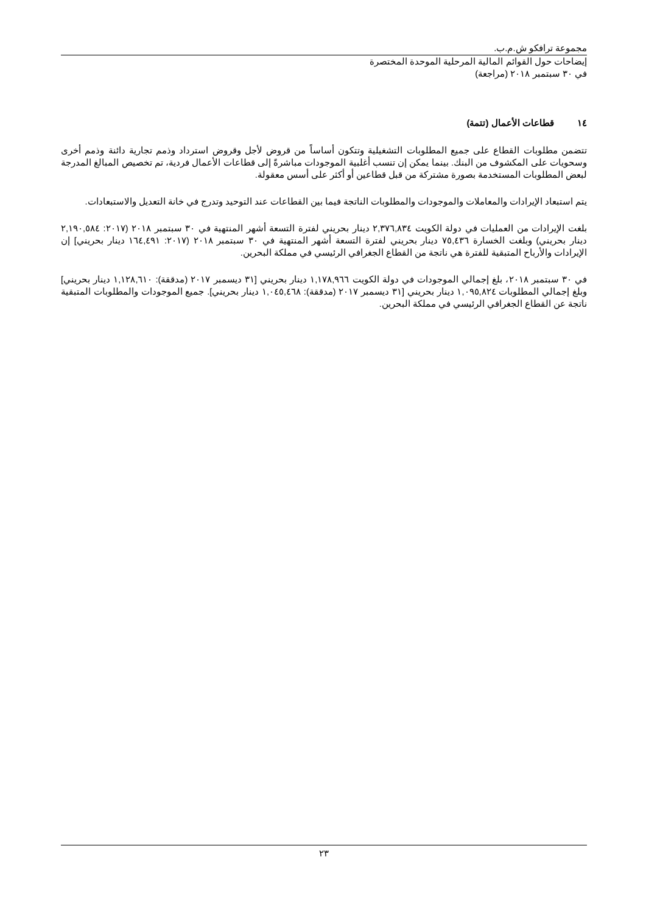مجموعة ترافكو ش.م.ب.
إيضاحات حول القوائم المالية المرحلية الموحدة المختصرة
في ٣٠ سبتمبر ٢٠١٨ (مراجعة)
١٤ قطاعات الأعمال (تتمة)
تتضمن مطلوبات القطاع على جميع المطلوبات التشغيلية وتتكون أساساً من قروض لأجل وقروض استرداد وذمم تجارية دائنة وذمم أخرى وسحويات على المكشوف من البنك. بينما يمكن إن تنسب أغلبية الموجودات مباشرةً إلى قطاعات الأعمال فردية، تم تخصيص المبالغ المدرجة لبعض المطلوبات المستخدمة بصورة مشتركة من قبل قطاعين أو أكثر على أسس معقولة.
يتم استبعاد الإيرادات والمعاملات والموجودات والمطلوبات الناتجة فيما بين القطاعات عند التوحيد وتدرج في خانة التعديل والاستبعادات.
بلغت الإيرادات من العمليات في دولة الكويت ٢,٣٧٦,٨٣٤ دينار بحريني لفترة التسعة أشهر المنتهية في ٣٠ سبتمبر ٢٠١٨ (٢٠١٧: ٢,١٩٠,٥٨٤ دينار بحريني) وبلغت الخسارة ٧٥,٤٣٦ دينار بحريني لفترة التسعة أشهر المنتهية في ٣٠ سبتمبر ٢٠١٨ (٢٠١٧: ١٦٤,٤٩١ دينار بحريني] إن الإيرادات والأرباح المتبقية للفترة هي ناتجة من القطاع الجغرافي الرئيسي في مملكة البحرين.
في ٣٠ سبتمبر ٢٠١٨، بلغ إجمالي الموجودات في دولة الكويت ١,١٧٨,٩٦٦ دينار بحريني [٣١ ديسمبر ٢٠١٧ (مدققة): ١,١٢٨,٦١٠ دينار بحريني] وبلغ إجمالي المطلوبات ١,٠٩٥,٨٢٤ دينار بحريني [٣١ ديسمبر ٢٠١٧ (مدققة): ١,٠٤٥,٤٦٨ دينار بحريني]. جميع الموجودات والمطلوبات المتبقية ناتجة عن القطاع الجغرافي الرئيسي في مملكة البحرين.
٢٣